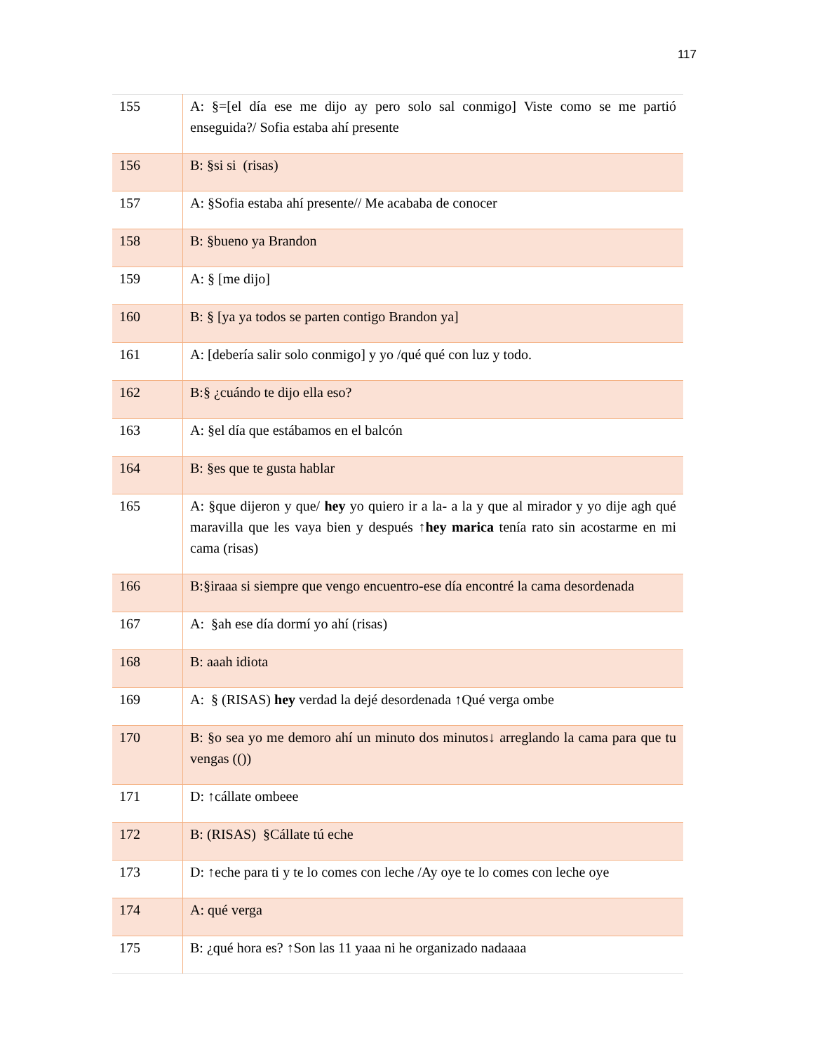117
| 155 | A: §=[el día ese me dijo ay pero solo sal conmigo] Viste como se me partió enseguida?/ Sofia estaba ahí presente |
| 156 | B: §si si (risas) |
| 157 | A: §Sofia estaba ahí presente// Me acababa de conocer |
| 158 | B: §bueno ya Brandon |
| 159 | A: § [me dijo] |
| 160 | B: § [ya ya todos se parten contigo Brandon ya] |
| 161 | A: [debería salir solo conmigo] y yo /qué qué con luz y todo. |
| 162 | B:§ ¿cuándo te dijo ella eso? |
| 163 | A: §el día que estábamos en el balcón |
| 164 | B: §es que te gusta hablar |
| 165 | A: §que dijeron y que/ hey yo quiero ir a la- a la y que al mirador y yo dije agh qué maravilla que les vaya bien y después ↑ hey marica tenía rato sin acostarme en mi cama (risas) |
| 166 | B:§iraaa si siempre que vengo encuentro-ese día encontré la cama desordenada |
| 167 | A: §ah ese día dormí yo ahí (risas) |
| 168 | B: aaah idiota |
| 169 | A: § (RISAS) hey verdad la dejé desordenada ↑Qué verga ombe |
| 170 | B: §o sea yo me demoro ahí un minuto dos minutos↓ arreglando la cama para que tu vengas (()) |
| 171 | D: ↑cállate ombeee |
| 172 | B: (RISAS) §Cállate tú eche |
| 173 | D: ↑eche para ti y te lo comes con leche /Ay oye te lo comes con leche oye |
| 174 | A: qué verga |
| 175 | B: ¿qué hora es? ↑Son las 11 yaaa ni he organizado nadaaaa |